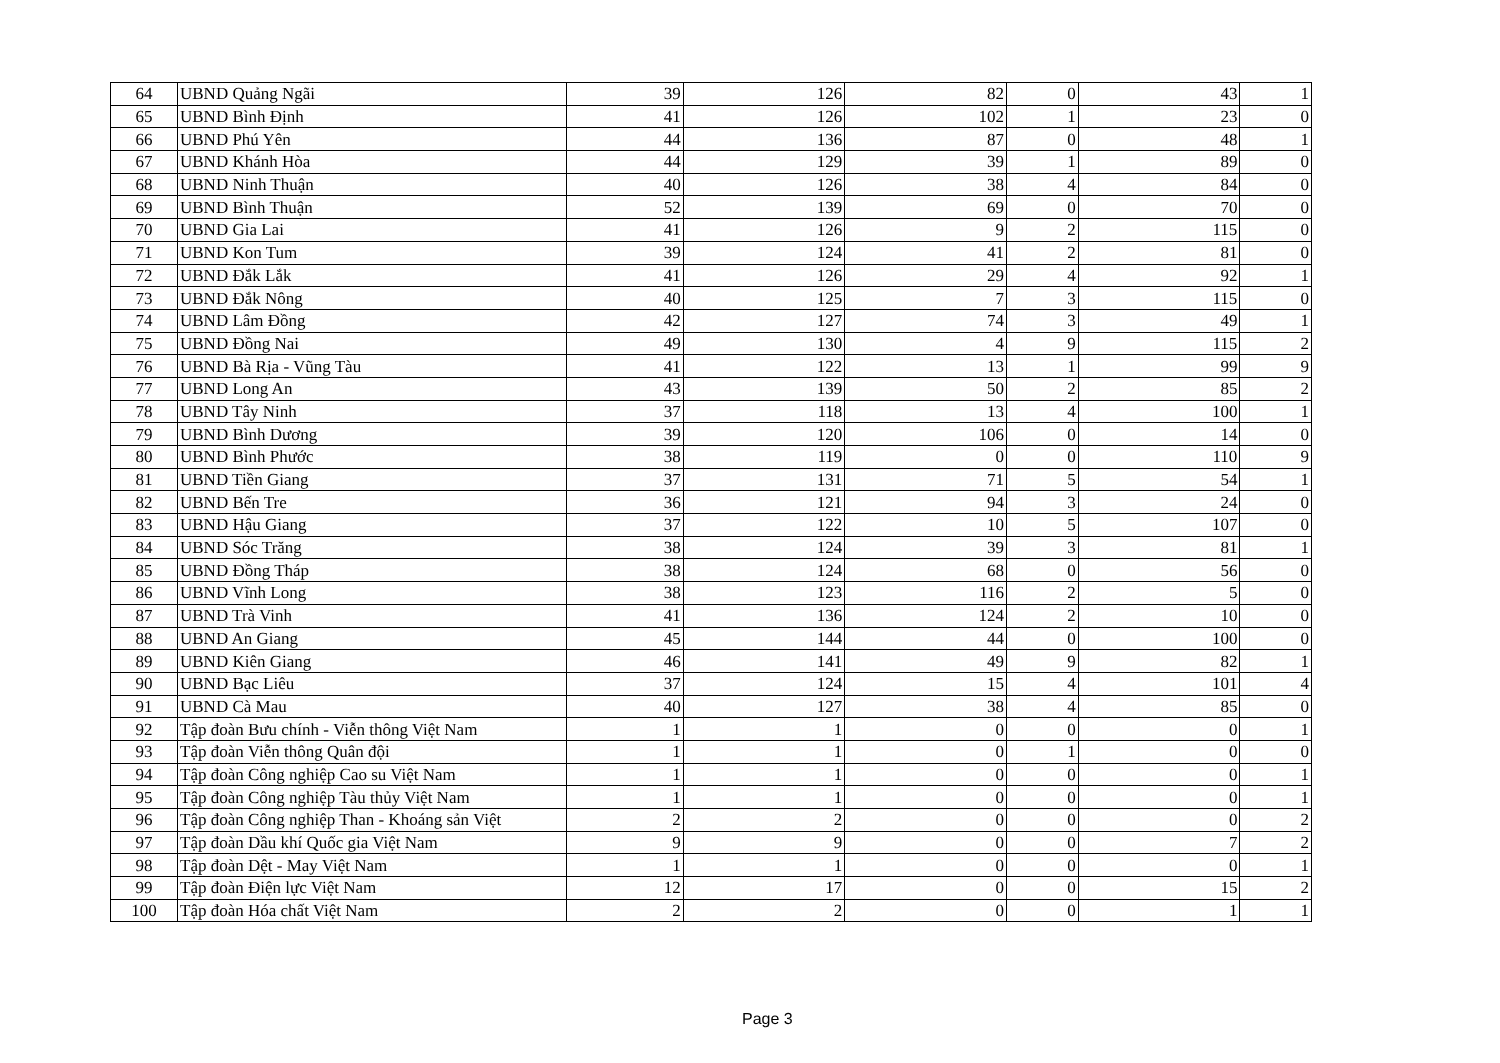| 64 | UBND Quảng Ngãi | 39 | 126 | 82 | 0 | 43 | 1 |
| 65 | UBND Bình Định | 41 | 126 | 102 | 1 | 23 | 0 |
| 66 | UBND Phú Yên | 44 | 136 | 87 | 0 | 48 | 1 |
| 67 | UBND Khánh Hòa | 44 | 129 | 39 | 1 | 89 | 0 |
| 68 | UBND Ninh Thuận | 40 | 126 | 38 | 4 | 84 | 0 |
| 69 | UBND Bình Thuận | 52 | 139 | 69 | 0 | 70 | 0 |
| 70 | UBND Gia Lai | 41 | 126 | 9 | 2 | 115 | 0 |
| 71 | UBND Kon Tum | 39 | 124 | 41 | 2 | 81 | 0 |
| 72 | UBND Đắk Lắk | 41 | 126 | 29 | 4 | 92 | 1 |
| 73 | UBND Đắk Nông | 40 | 125 | 7 | 3 | 115 | 0 |
| 74 | UBND Lâm Đồng | 42 | 127 | 74 | 3 | 49 | 1 |
| 75 | UBND Đồng Nai | 49 | 130 | 4 | 9 | 115 | 2 |
| 76 | UBND Bà Rịa - Vũng Tàu | 41 | 122 | 13 | 1 | 99 | 9 |
| 77 | UBND Long An | 43 | 139 | 50 | 2 | 85 | 2 |
| 78 | UBND Tây Ninh | 37 | 118 | 13 | 4 | 100 | 1 |
| 79 | UBND Bình Dương | 39 | 120 | 106 | 0 | 14 | 0 |
| 80 | UBND Bình Phước | 38 | 119 | 0 | 0 | 110 | 9 |
| 81 | UBND Tiền Giang | 37 | 131 | 71 | 5 | 54 | 1 |
| 82 | UBND Bến Tre | 36 | 121 | 94 | 3 | 24 | 0 |
| 83 | UBND Hậu Giang | 37 | 122 | 10 | 5 | 107 | 0 |
| 84 | UBND Sóc Trăng | 38 | 124 | 39 | 3 | 81 | 1 |
| 85 | UBND Đồng Tháp | 38 | 124 | 68 | 0 | 56 | 0 |
| 86 | UBND Vĩnh Long | 38 | 123 | 116 | 2 | 5 | 0 |
| 87 | UBND Trà Vinh | 41 | 136 | 124 | 2 | 10 | 0 |
| 88 | UBND An Giang | 45 | 144 | 44 | 0 | 100 | 0 |
| 89 | UBND Kiên Giang | 46 | 141 | 49 | 9 | 82 | 1 |
| 90 | UBND Bạc Liêu | 37 | 124 | 15 | 4 | 101 | 4 |
| 91 | UBND Cà Mau | 40 | 127 | 38 | 4 | 85 | 0 |
| 92 | Tập đoàn Bưu chính - Viễn thông Việt Nam | 1 | 1 | 0 | 0 | 0 | 1 |
| 93 | Tập đoàn Viễn thông Quân đội | 1 | 1 | 0 | 1 | 0 | 0 |
| 94 | Tập đoàn Công nghiệp Cao su Việt Nam | 1 | 1 | 0 | 0 | 0 | 1 |
| 95 | Tập đoàn Công nghiệp Tàu thủy Việt Nam | 1 | 1 | 0 | 0 | 0 | 1 |
| 96 | Tập đoàn Công nghiệp Than - Khoáng sản Việt | 2 | 2 | 0 | 0 | 0 | 2 |
| 97 | Tập đoàn Dầu khí Quốc gia Việt Nam | 9 | 9 | 0 | 0 | 7 | 2 |
| 98 | Tập đoàn Dệt - May Việt Nam | 1 | 1 | 0 | 0 | 0 | 1 |
| 99 | Tập đoàn Điện lực Việt Nam | 12 | 17 | 0 | 0 | 15 | 2 |
| 100 | Tập đoàn Hóa chất Việt Nam | 2 | 2 | 0 | 0 | 1 | 1 |
Page 3